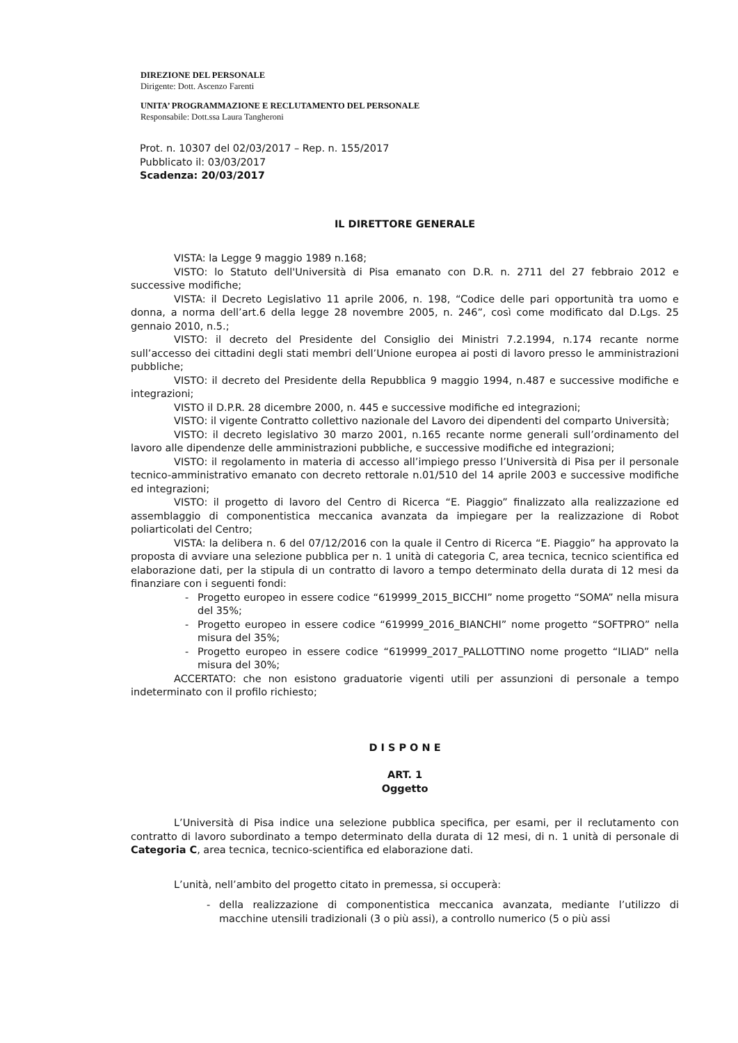DIREZIONE DEL PERSONALE
Dirigente: Dott. Ascenzo Farenti
UNITA’ PROGRAMMAZIONE E RECLUTAMENTO DEL PERSONALE
Responsabile: Dott.ssa Laura Tangheroni
Prot. n. 10307 del 02/03/2017 – Rep. n. 155/2017
Pubblicato il: 03/03/2017
Scadenza: 20/03/2017
IL DIRETTORE GENERALE
VISTA: la Legge 9 maggio 1989 n.168;
VISTO: lo Statuto dell'Università di Pisa emanato con D.R. n. 2711 del 27 febbraio 2012 e successive modifiche;
VISTA: il Decreto Legislativo 11 aprile 2006, n. 198, “Codice delle pari opportunità tra uomo e donna, a norma dell’art.6 della legge 28 novembre 2005, n. 246”, così come modificato dal D.Lgs. 25 gennaio 2010, n.5.;
VISTO: il decreto del Presidente del Consiglio dei Ministri 7.2.1994, n.174 recante norme sull’accesso dei cittadini degli stati membri dell’Unione europea ai posti di lavoro presso le amministrazioni pubbliche;
VISTO: il decreto del Presidente della Repubblica 9 maggio 1994, n.487 e successive modifiche e integrazioni;
VISTO il D.P.R. 28 dicembre 2000, n. 445 e successive modifiche ed integrazioni;
VISTO: il vigente Contratto collettivo nazionale del Lavoro dei dipendenti del comparto Università;
VISTO: il decreto legislativo 30 marzo 2001, n.165 recante norme generali sull’ordinamento del lavoro alle dipendenze delle amministrazioni pubbliche, e successive modifiche ed integrazioni;
VISTO: il regolamento in materia di accesso all’impiego presso l’Università di Pisa per il personale tecnico-amministrativo emanato con decreto rettorale n.01/510 del 14 aprile 2003 e successive modifiche ed integrazioni;
VISTO: il progetto di lavoro del Centro di Ricerca “E. Piaggio” finalizzato alla realizzazione ed assemblaggio di componentistica meccanica avanzata da impiegare per la realizzazione di Robot poliarticolati del Centro;
VISTA: la delibera n. 6 del 07/12/2016 con la quale il Centro di Ricerca “E. Piaggio” ha approvato la proposta di avviare una selezione pubblica per n. 1 unità di categoria C, area tecnica, tecnico scientifica ed elaborazione dati, per la stipula di un contratto di lavoro a tempo determinato della durata di 12 mesi da finanziare con i seguenti fondi:
- Progetto europeo in essere codice “619999_2015_BICCHI” nome progetto “SOMA” nella misura del 35%;
- Progetto europeo in essere codice “619999_2016_BIANCHI” nome progetto “SOFTPRO” nella misura del 35%;
- Progetto europeo in essere codice “619999_2017_PALLOTTINO nome progetto “ILIAD” nella misura del 30%;
ACCERTATO: che non esistono graduatorie vigenti utili per assunzioni di personale a tempo indeterminato con il profilo richiesto;
D I S P O N E
ART. 1
Oggetto
L’Università di Pisa indice una selezione pubblica specifica, per esami, per il reclutamento con contratto di lavoro subordinato a tempo determinato della durata di 12 mesi, di n. 1 unità di personale di Categoria C, area tecnica, tecnico-scientifica ed elaborazione dati.
L’unità, nell’ambito del progetto citato in premessa, si occuperà:
- della realizzazione di componentistica meccanica avanzata, mediante l’utilizzo di macchine utensili tradizionali (3 o più assi), a controllo numerico (5 o più assi